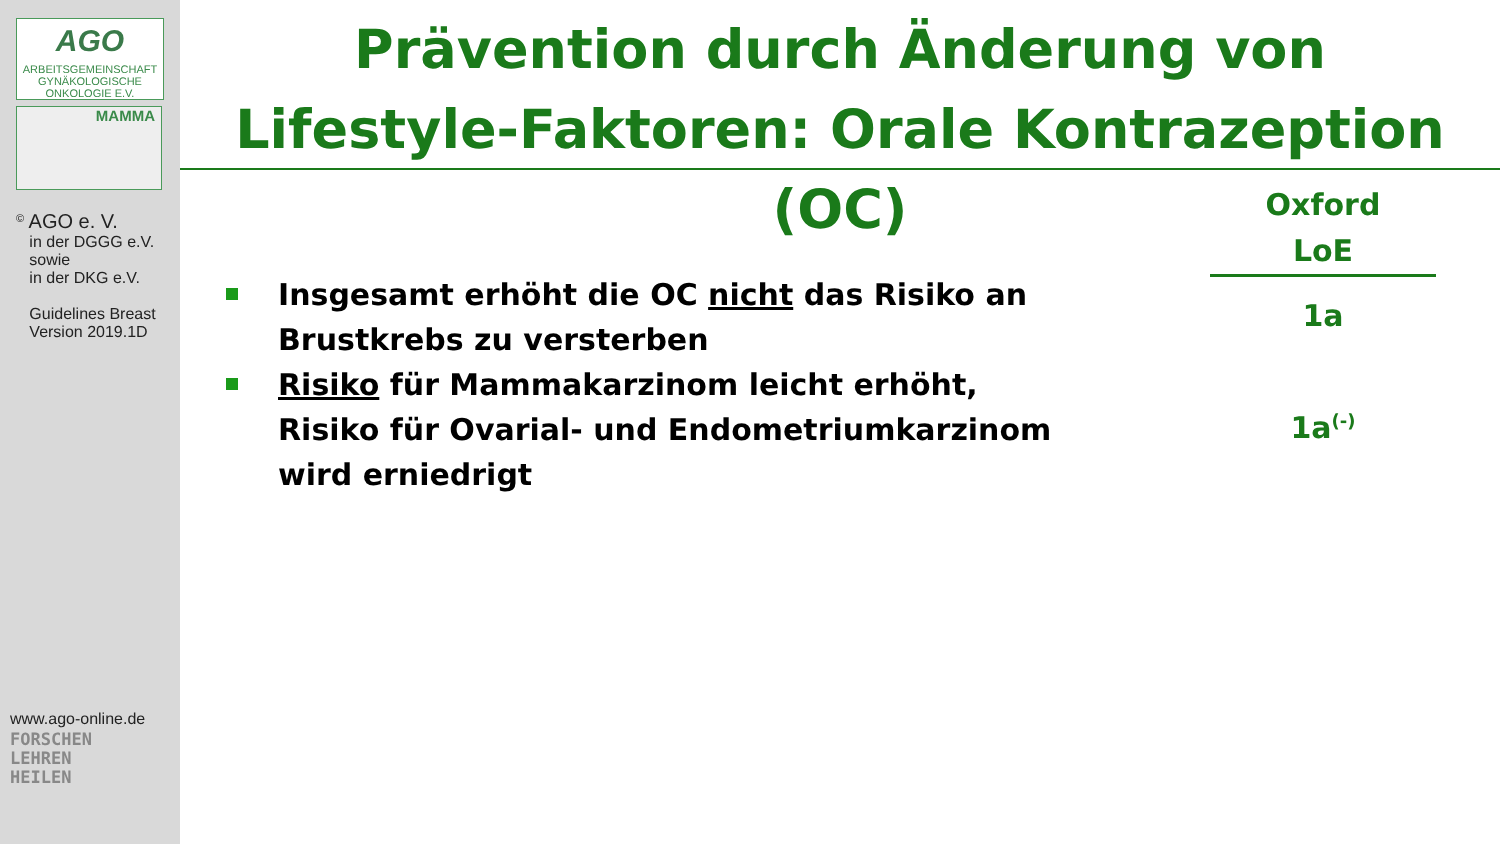AGO
ARBEITSGEMEINSCHAFT GYNÄKOLOGISCHE ONKOLOGIE E.V.
MAMMA
<sup>©</sup> AGO e. V.
in der DGGG e.V.
sowie
in der DKG e.V.
Guidelines Breast
Version 2019.1D
www.ago-online.de
FORSCHEN
LEHREN
HEILEN
Prävention durch Änderung von
Lifestyle-Faktoren: Orale Kontrazeption (OC)
Oxford
LoE
Insgesamt erhöht die OC nicht das Risiko an Brustkrebs zu versterben
Risiko für Mammakarzinom leicht erhöht,
Risiko für Ovarial- und Endometriumkarzinom
wird erniedrigt
1a
1a<sup>(-)</sup>